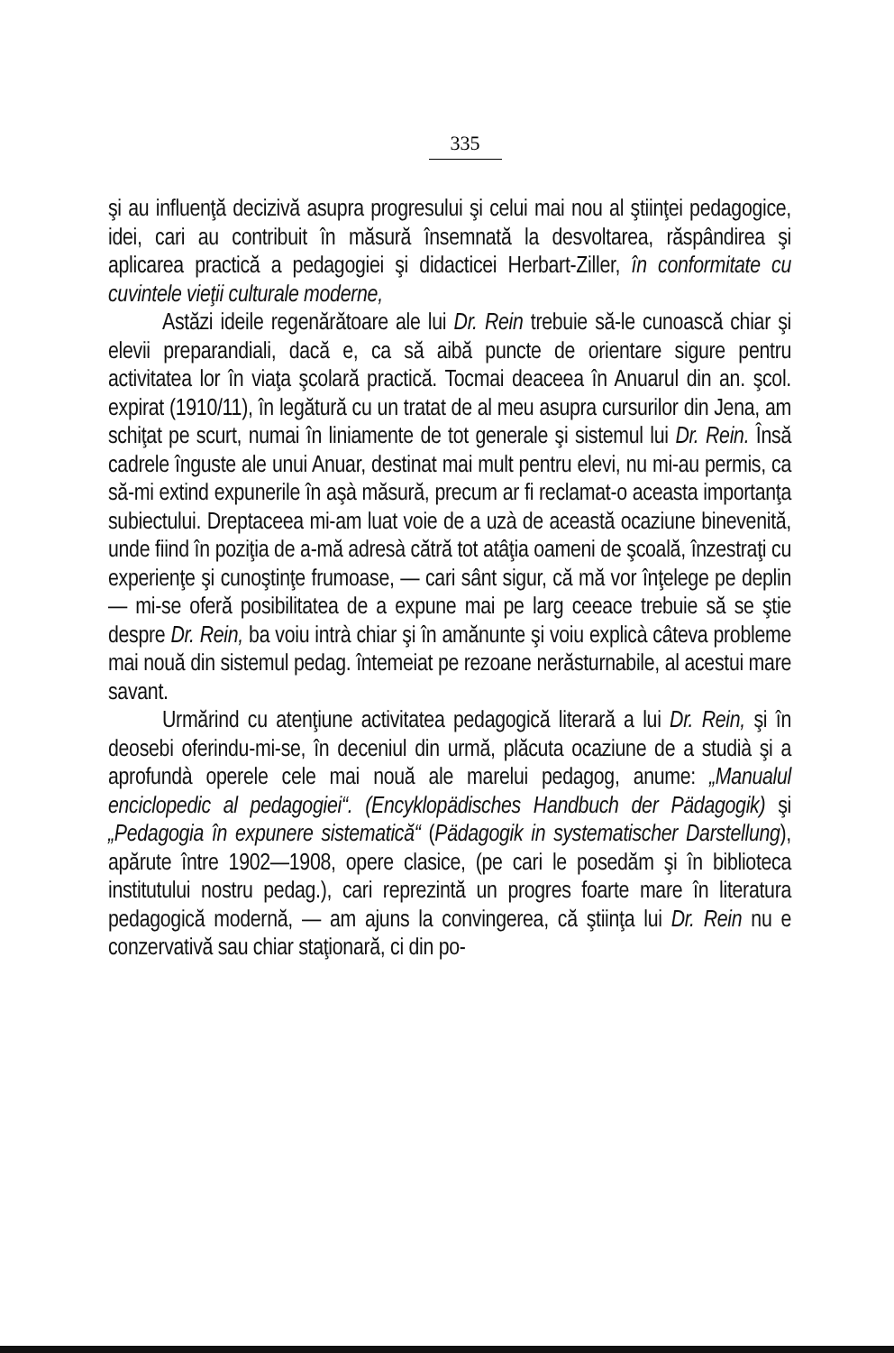335
şi au influenţă decizivă asupra progresului şi celui mai nou al ştiinţei pedagogice, idei, cari au contribuit în măsură însemnată la desvoltarea, răspândirea şi aplicarea practică a pedagogiei şi didacticei Herbart-Ziller, în conformitate cu cuvintele vieţii culturale moderne,
Astăzi ideile regenărătoare ale lui Dr. Rein trebuie să-le cunoască chiar şi elevii preparandiali, dacă e, ca să aibă puncte de orientare sigure pentru activitatea lor în viaţa şcolară practică. Tocmai deaceea în Anuarul din an. şcol. expirat (1910/11), în legătură cu un tratat de al meu asupra cursurilor din Jena, am schiţat pe scurt, numai în liniamente de tot generale şi sistemul lui Dr. Rein. Însă cadrele înguste ale unui Anuar, destinat mai mult pentru elevi, nu mi-au permis, ca să-mi extind expunerile în aşà măsură, precum ar fi reclamat-o aceasta importanţa subiectului. Dreptaceea mi-am luat voie de a uzà de această ocaziune binevenită, unde fiind în poziţia de a-mă adresà cătră tot atâţia oameni de şcoală, înzestraţi cu experienţe şi cunoştinţe frumoase, — cari sânt sigur, că mă vor înţelege pe deplin — mi-se oferă posibilitatea de a expune mai pe larg ceeace trebuie să se ştie despre Dr. Rein, ba voiu intrà chiar şi în amănunte şi voiu explicà câteva probleme mai nouă din sistemul pedag. întemeiat pe rezoane nerăsturnabile, al acestui mare savant.
Urmărind cu atenţiune activitatea pedagogică literară a lui Dr. Rein, şi în deosebi oferindu-mi-se, în deceniul din urmă, plăcuta ocaziune de a studià şi a aprofundà operele cele mai nouă ale marelui pedagog, anume: „Manualul enciclopedic al pedagogiei“. (Encyklopädisches Handbuch der Pädagogik) şi „Pedagogia în expunere sistematică“ (Pädagogik in systematischer Darstellung), apărute între 1902—1908, opere clasice, (pe cari le posedăm şi în biblioteca institutului nostru pedag.), cari reprezintă un progres foarte mare în literatura pedagogică modernă, — am ajuns la convingerea, că ştiinţa lui Dr. Rein nu e conzervativă sau chiar staţionară, ci din po-